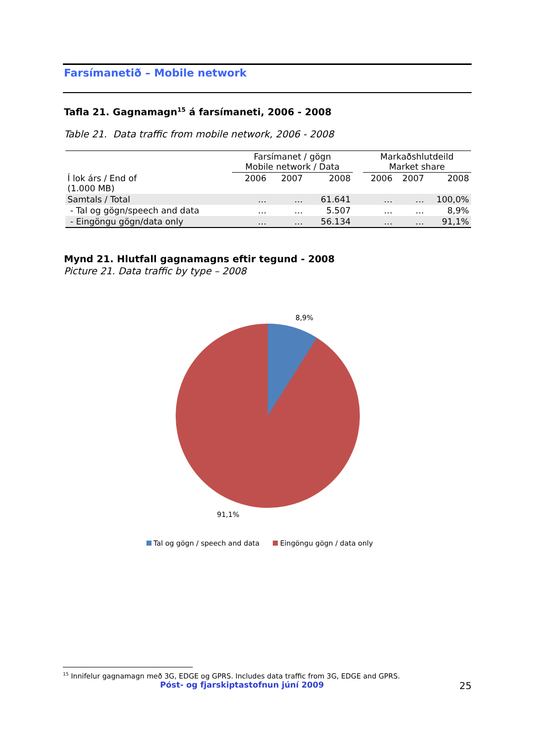Farsímanetið – Mobile network
Tafla 21. Gagnamagn<sup>15</sup> á farsímaneti, 2006 - 2008
Table 21. Data traffic from mobile network, 2006 - 2008
| | Farsímanet / gögn Mobile network / Data | | | | Markaðshlutdeild Market share | | |
| --- | --- | --- | --- | --- | --- | --- | --- |
| Í lok árs / End of (1.000 MB) | 2006 | 2007 | 2008 | | 2006 | 2007 | 2008 |
| Samtals / Total | … | … | 61.641 | | … | … | 100,0% |
| - Tal og gögn/speech and data | … | … | 5.507 | | … | … | 8,9% |
| - Eingöngu gögn/data only | … | … | 56.134 | | … | … | 91,1% |
Mynd 21. Hlutfall gagnamagns eftir tegund - 2008
Picture 21. Data traffic by type – 2008
8,9%
91,1%
Tal og gögn / speech and data Eingöngu gögn / data only
<sup>15</sup> Innifelur gagnamagn með 3G, EDGE og GPRS. Includes data traffic from 3G, EDGE and GPRS.
Póst- og fjarskiptastofnun júní 2009 25